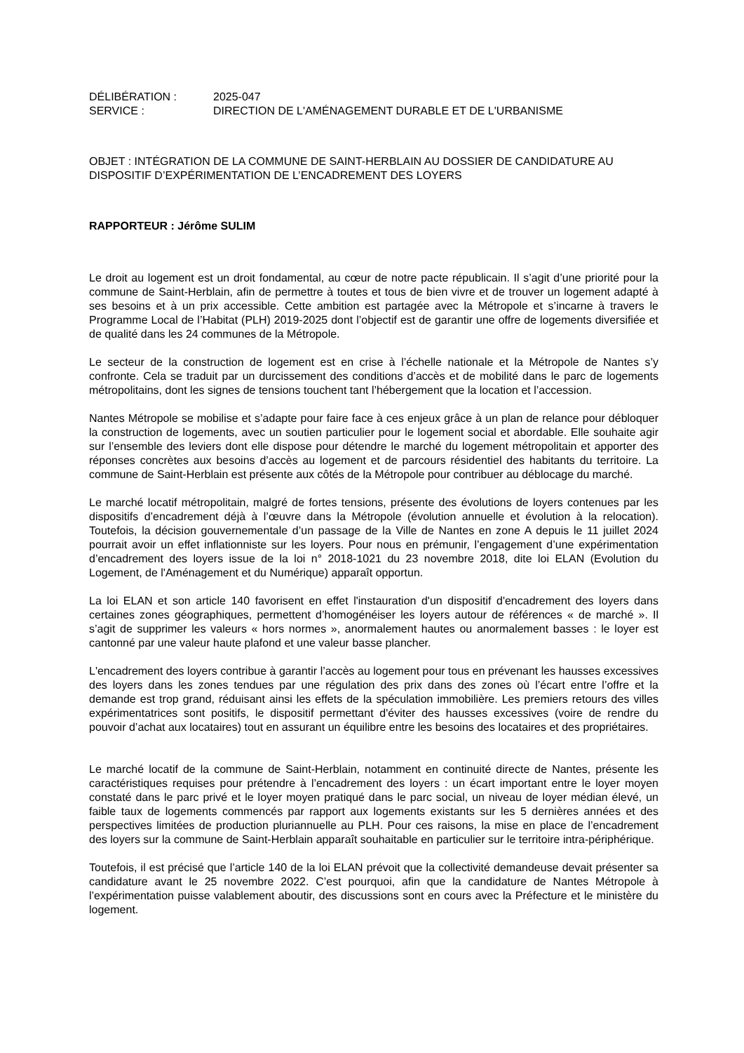DÉLIBÉRATION : 2025-047
SERVICE : DIRECTION DE L'AMÉNAGEMENT DURABLE ET DE L'URBANISME
OBJET : INTÉGRATION DE LA COMMUNE DE SAINT-HERBLAIN AU DOSSIER DE CANDIDATURE AU DISPOSITIF D’EXPÉRIMENTATION DE L’ENCADREMENT DES LOYERS
RAPPORTEUR : Jérôme SULIM
Le droit au logement est un droit fondamental, au cœur de notre pacte républicain. Il s’agit d’une priorité pour la commune de Saint-Herblain, afin de permettre à toutes et tous de bien vivre et de trouver un logement adapté à ses besoins et à un prix accessible. Cette ambition est partagée avec la Métropole et s’incarne à travers le Programme Local de l’Habitat (PLH) 2019-2025 dont l’objectif est de garantir une offre de logements diversifiée et de qualité dans les 24 communes de la Métropole.
Le secteur de la construction de logement est en crise à l’échelle nationale et la Métropole de Nantes s’y confronte. Cela se traduit par un durcissement des conditions d’accès et de mobilité dans le parc de logements métropolitains, dont les signes de tensions touchent tant l’hébergement que la location et l’accession.
Nantes Métropole se mobilise et s’adapte pour faire face à ces enjeux grâce à un plan de relance pour débloquer la construction de logements, avec un soutien particulier pour le logement social et abordable. Elle souhaite agir sur l’ensemble des leviers dont elle dispose pour détendre le marché du logement métropolitain et apporter des réponses concrètes aux besoins d’accès au logement et de parcours résidentiel des habitants du territoire. La commune de Saint-Herblain est présente aux côtés de la Métropole pour contribuer au déblocage du marché.
Le marché locatif métropolitain, malgré de fortes tensions, présente des évolutions de loyers contenues par les dispositifs d’encadrement déjà à l’œuvre dans la Métropole (évolution annuelle et évolution à la relocation). Toutefois, la décision gouvernementale d’un passage de la Ville de Nantes en zone A depuis le 11 juillet 2024 pourrait avoir un effet inflationniste sur les loyers. Pour nous en prémunir, l’engagement d’une expérimentation d’encadrement des loyers issue de la loi n° 2018-1021 du 23 novembre 2018, dite loi ELAN (Evolution du Logement, de l'Aménagement et du Numérique) apparaît opportun.
La loi ELAN et son article 140 favorisent en effet l'instauration d'un dispositif d'encadrement des loyers dans certaines zones géographiques, permettent d’homogénéiser les loyers autour de références « de marché ». Il s’agit de supprimer les valeurs « hors normes », anormalement hautes ou anormalement basses : le loyer est cantonné par une valeur haute plafond et une valeur basse plancher.
L'encadrement des loyers contribue à garantir l’accès au logement pour tous en prévenant les hausses excessives des loyers dans les zones tendues par une régulation des prix dans des zones où l’écart entre l’offre et la demande est trop grand, réduisant ainsi les effets de la spéculation immobilière. Les premiers retours des villes expérimentatrices sont positifs, le dispositif permettant d'éviter des hausses excessives (voire de rendre du pouvoir d’achat aux locataires) tout en assurant un équilibre entre les besoins des locataires et des propriétaires.
Le marché locatif de la commune de Saint-Herblain, notamment en continuité directe de Nantes, présente les caractéristiques requises pour prétendre à l’encadrement des loyers : un écart important entre le loyer moyen constaté dans le parc privé et le loyer moyen pratiqué dans le parc social, un niveau de loyer médian élevé, un faible taux de logements commencés par rapport aux logements existants sur les 5 dernières années et des perspectives limitées de production pluriannuelle au PLH. Pour ces raisons, la mise en place de l’encadrement des loyers sur la commune de Saint-Herblain apparaît souhaitable en particulier sur le territoire intra-périphérique.
Toutefois, il est précisé que l’article 140 de la loi ELAN prévoit que la collectivité demandeuse devait présenter sa candidature avant le 25 novembre 2022. C’est pourquoi, afin que la candidature de Nantes Métropole à l’expérimentation puisse valablement aboutir, des discussions sont en cours avec la Préfecture et le ministère du logement.